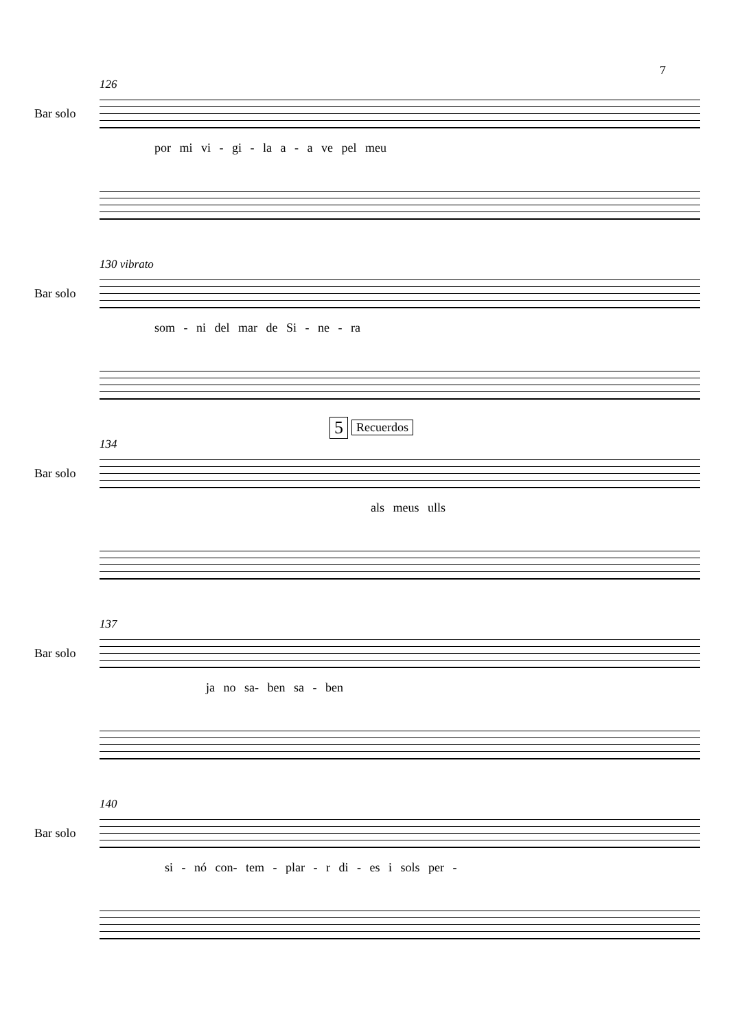7
126
Bar solo
por mi vi - gi - la a - a ve pel meu
130 vibrato
Bar solo
som - ni del mar de Si - ne - ra
134
5 Recuerdos
Bar solo
als meus ulls
137
Bar solo
ja no sa- ben sa - ben
140
Bar solo
si - nó con- tem - plar - r di - es i sols per -